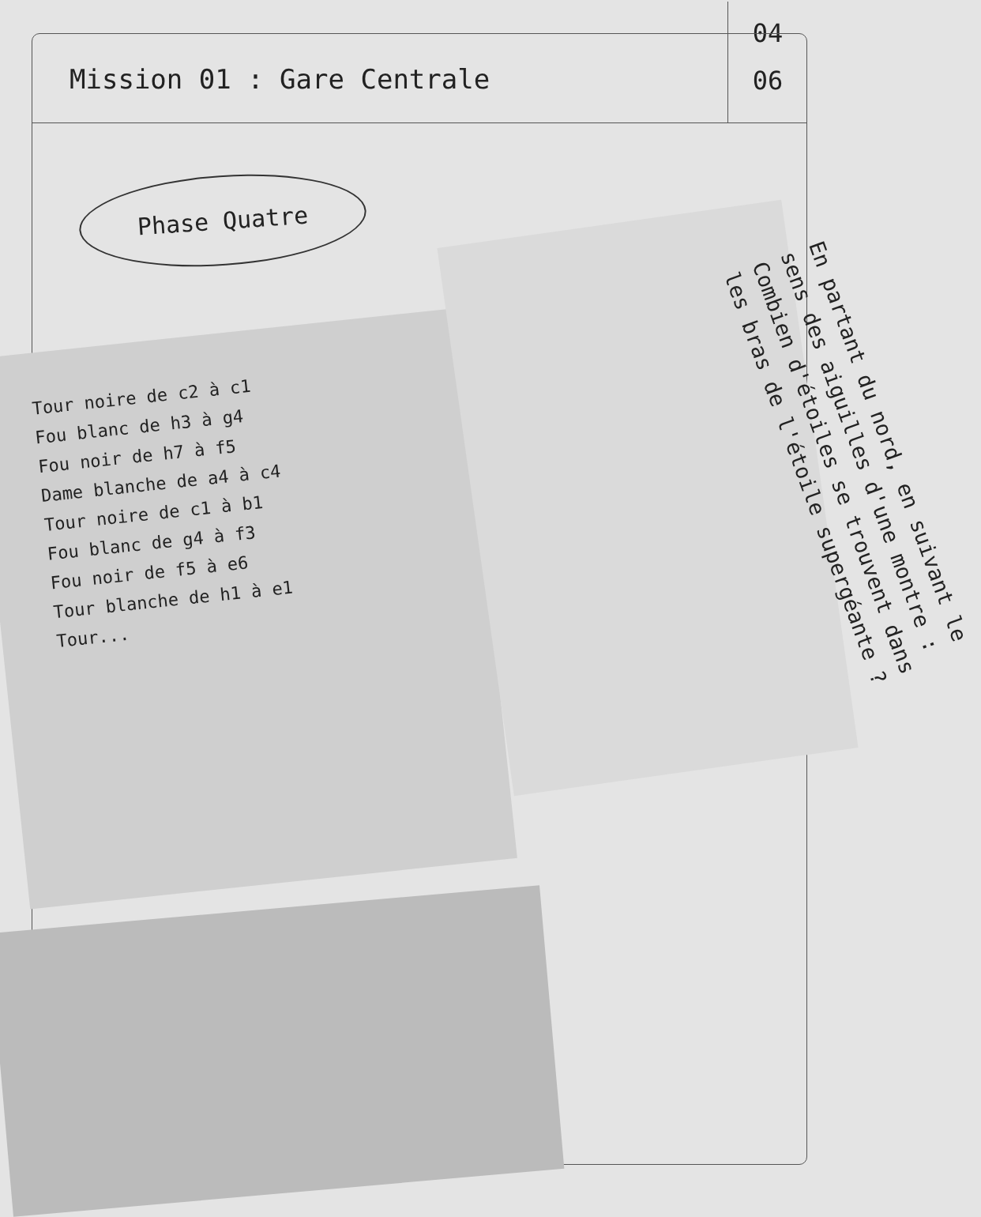Mission 01 : Gare Centrale
04
06
Phase Quatre
Tour noire de c2 à c1
Fou blanc de h3 à g4
Fou noir de h7 à f5
Dame blanche de a4 à c4
Tour noire de c1 à b1
Fou blanc de g4 à f3
Fou noir de f5 à e6
Tour blanche de h1 à e1
Tour...
En partant du nord, en suivant le sens des aiguilles d'une montre : Combien d'étoiles se trouvent dans les bras de l'étoile supergéante ?